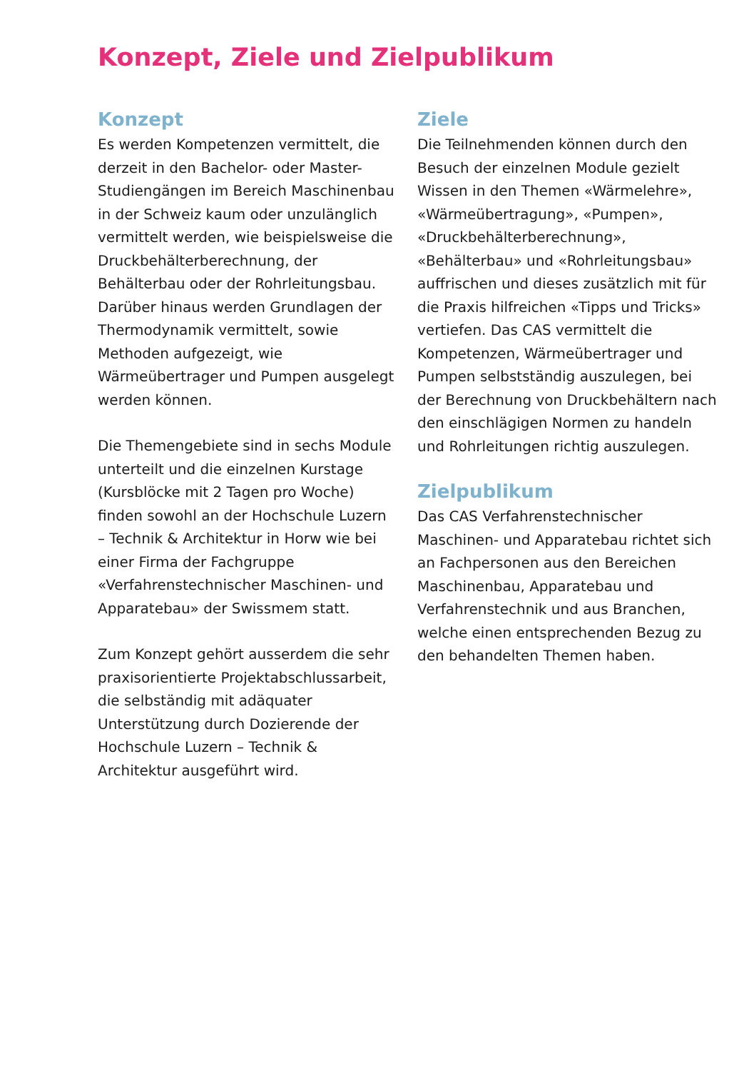Konzept, Ziele und Zielpublikum
Konzept
Es werden Kompetenzen vermittelt, die derzeit in den Bachelor- oder Master-Studiengängen im Bereich Maschinenbau in der Schweiz kaum oder unzulänglich vermittelt werden, wie beispielsweise die Druckbehälterberechnung, der Behälterbau oder der Rohrleitungsbau. Darüber hinaus werden Grundlagen der Thermodynamik vermittelt, sowie Methoden aufgezeigt, wie Wärmeübertrager und Pumpen ausgelegt werden können.
Die Themengebiete sind in sechs Module unterteilt und die einzelnen Kurstage (Kursblöcke mit 2 Tagen pro Woche) finden sowohl an der Hochschule Luzern – Technik & Architektur in Horw wie bei einer Firma der Fachgruppe «Verfahrenstechnischer Maschinen- und Apparatebau» der Swissmem statt.
Zum Konzept gehört ausserdem die sehr praxisorientierte Projektabschlussarbeit, die selbständig mit adäquater Unterstützung durch Dozierende der Hochschule Luzern – Technik & Architektur ausgeführt wird.
Ziele
Die Teilnehmenden können durch den Besuch der einzelnen Module gezielt Wissen in den Themen «Wärmelehre», «Wärmeübertragung», «Pumpen», «Druckbehälterberechnung», «Behälterbau» und «Rohrleitungsbau» auffrischen und dieses zusätzlich mit für die Praxis hilfreichen «Tipps und Tricks» vertiefen. Das CAS vermittelt die Kompetenzen, Wärmeübertrager und Pumpen selbstständig auszulegen, bei der Berechnung von Druckbehältern nach den einschlägigen Normen zu handeln und Rohrleitungen richtig auszulegen.
Zielpublikum
Das CAS Verfahrenstechnischer Maschinen- und Apparatebau richtet sich an Fachpersonen aus den Bereichen Maschinenbau, Apparatebau und Verfahrenstechnik und aus Branchen, welche einen entsprechenden Bezug zu den behandelten Themen haben.